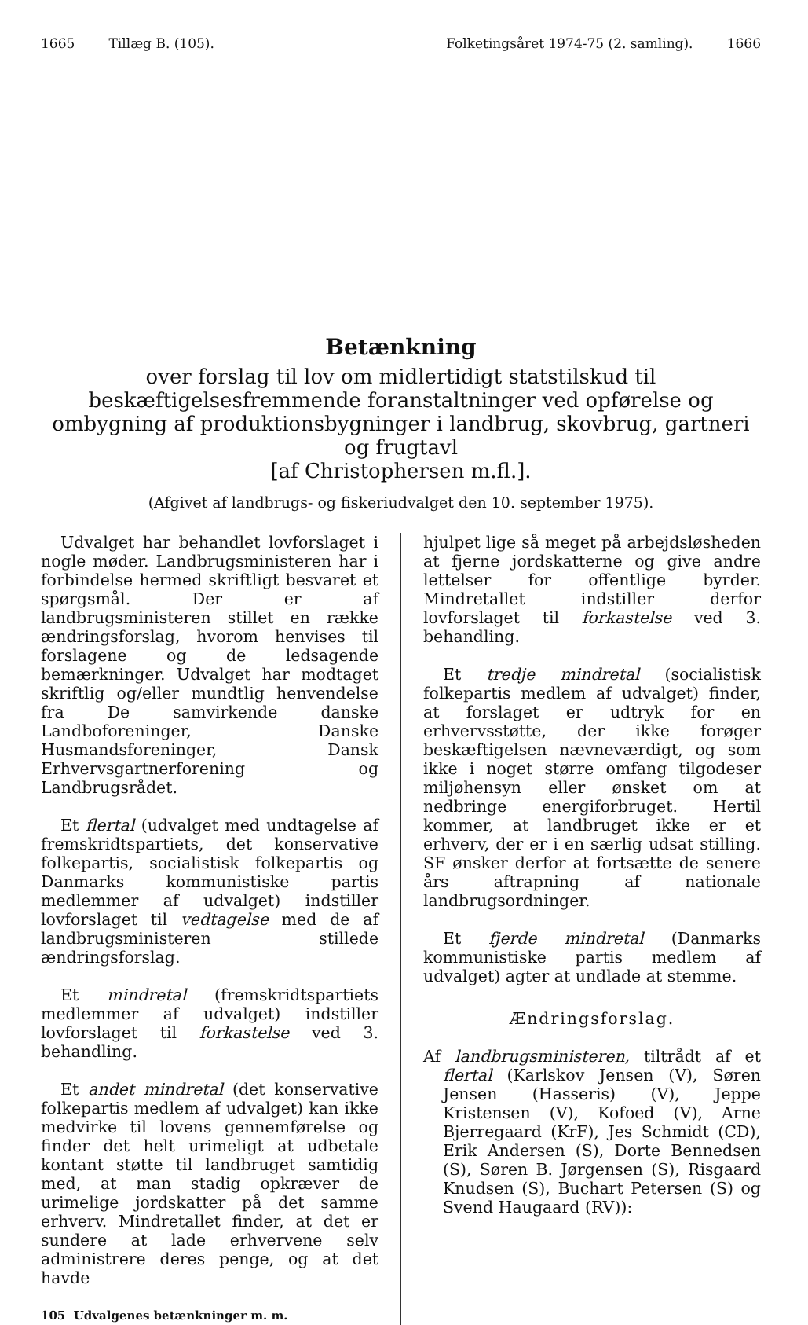1665 Tillæg B. (105). Folketingsåret 1974-75 (2. samling). 1666
Betænkning
over forslag til lov om midlertidigt statstilskud til beskæftigelsesfremmende foranstaltninger ved opførelse og ombygning af produktionsbygninger i landbrug, skovbrug, gartneri og frugtavl
[af Christophersen m.fl.].
(Afgivet af landbrugs- og fiskeriudvalget den 10. september 1975).
Udvalget har behandlet lovforslaget i nogle møder. Landbrugsministeren har i forbindelse hermed skriftligt besvaret et spørgsmål. Der er af landbrugsministeren stillet en række ændringsforslag, hvorom henvises til forslagene og de ledsagende bemærkninger. Udvalget har modtaget skriftlig og/eller mundtlig henvendelse fra De samvirkende danske Landboforeninger, Danske Husmandsforeninger, Dansk Erhvervsgartnerforening og Landbrugsrådet.
Et flertal (udvalget med undtagelse af fremskridtspartiets, det konservative folkepartis, socialistisk folkepartis og Danmarks kommunistiske partis medlemmer af udvalget) indstiller lovforslaget til vedtagelse med de af landbrugsministeren stillede ændringsforslag.
Et mindretal (fremskridtspartiets medlemmer af udvalget) indstiller lovforslaget til forkastelse ved 3. behandling.
Et andet mindretal (det konservative folkepartis medlem af udvalget) kan ikke medvirke til lovens gennemførelse og finder det helt urimeligt at udbetale kontant støtte til landbruget samtidig med, at man stadig opkræver de urimelige jordskatter på det samme erhverv. Mindretallet finder, at det er sundere at lade erhvervene selv administrere deres penge, og at det havde
105 Udvalgenes betænkninger m. m.
hjulpet lige så meget på arbejdsløsheden at fjerne jordskatterne og give andre lettelser for offentlige byrder. Mindretallet indstiller derfor lovforslaget til forkastelse ved 3. behandling.
Et tredje mindretal (socialistisk folkepartis medlem af udvalget) finder, at forslaget er udtryk for en erhvervsstøtte, der ikke forøger beskæftigelsen nævneværdigt, og som ikke i noget større omfang tilgodeser miljøhensyn eller ønsket om at nedbringe energiforbruget. Hertil kommer, at landbruget ikke er et erhverv, der er i en særlig udsat stilling. SF ønsker derfor at fortsætte de senere års aftrapning af nationale landbrugsordninger.
Et fjerde mindretal (Danmarks kommunistiske partis medlem af udvalget) agter at undlade at stemme.
Ændringsforslag.
Af landbrugsministeren, tiltrådt af et flertal (Karlskov Jensen (V), Søren Jensen (Hasseris) (V), Jeppe Kristensen (V), Kofoed (V), Arne Bjerregaard (KrF), Jes Schmidt (CD), Erik Andersen (S), Dorte Bennedsen (S), Søren B. Jørgensen (S), Risgaard Knudsen (S), Buchart Petersen (S) og Svend Haugaard (RV)):